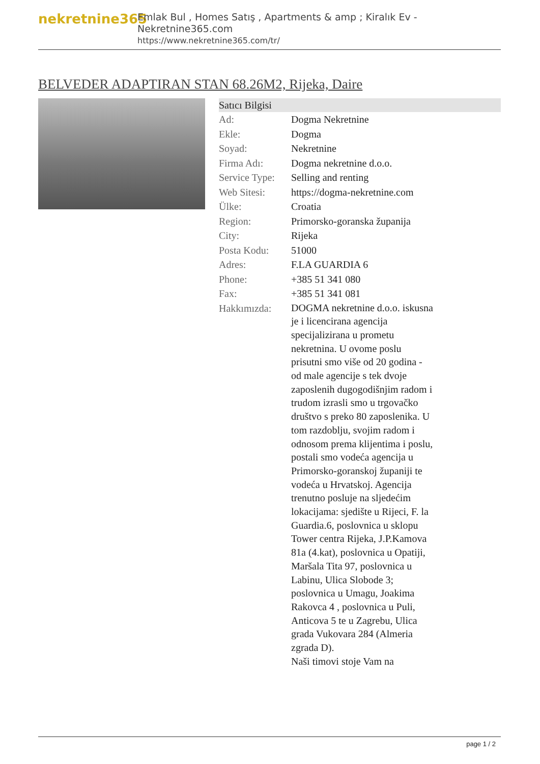nekretnine365
Emlak Bul , Homes Satış , Apartments & amp ; Kiralık Ev - Nekretnine365.com
https://www.nekretnine365.com/tr/
BELVEDER ADAPTIRAN STAN 68.26M2, Rijeka, Daire
| Satıcı Bilgisi | | |
| --- | --- | --- |
| Ad: | Dogma Nekretnine | |
| Ekle: | Dogma | |
| Soyad: | Nekretnine | |
| Firma Adı: | Dogma nekretnine d.o.o. | |
| Service Type: | Selling and renting | |
| Web Sitesi: | https://dogma-nekretnine.com | |
| Ülke: | Croatia | |
| Region: | Primorsko-goranska županija | |
| City: | Rijeka | |
| Posta Kodu: | 51000 | |
| Adres: | F.LA GUARDIA 6 | |
| Phone: | +385 51 341 080 | |
| Fax: | +385 51 341 081 | |
| Hakkımızda: | DOGMA nekretnine d.o.o. iskusna je i licencirana agencija specijalizirana u prometu nekretnina. U ovome poslu prisutni smo više od 20 godina - od male agencije s tek dvoje zaposlenih dugogodišnjim radom i trudom izrasli smo u trgovačko društvo s preko 80 zaposlenika. U tom razdoblju, svojim radom i odnosom prema klijentima i poslu, postali smo vodeća agencija u Primorsko-goranskoj županiji te vodeća u Hrvatskoj. Agencija trenutno posluje na sljedećim lokacijama: sjedište u Rijeci, F. la Guardia.6, poslovnica u sklopu Tower centra Rijeka, J.P.Kamova 81a (4.kat), poslovnica u Opatiji, Maršala Tita 97, poslovnica u Labinu, Ulica Slobode 3; poslovnica u Umagu, Joakima Rakovca 4 , poslovnica u Puli, Anticova 5 te u Zagrebu, Ulica grada Vukovara 284 (Almeria zgrada D). Naši timovi stoje Vam na | |
page 1 / 2